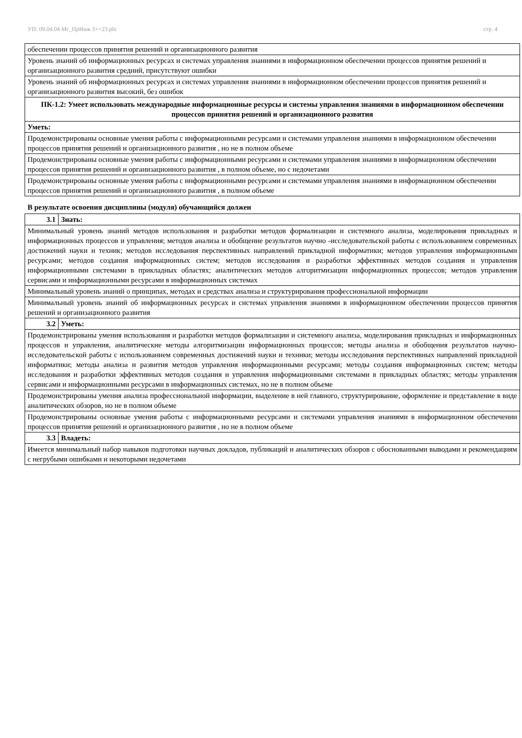УП: 09.04.04 Мг_ПрИнж 3++23.plx стр. 4
| обеспечении процессов принятия решений и организационного развития |
| Уровень знаний об информационных ресурсах и системах управления знаниями в информационном обеспечении процессов принятия решений и организационного развития средний, присутствуют ошибки |
| Уровень знаний об информационных ресурсах и системах управления знаниями в информационном обеспечении процессов принятия решений и организационного развития высокий, без ошибок |
| ПК-1.2: Умеет использовать международные информационные ресурсы и системы управления знаниями в информационном обеспечении процессов принятия решений и организационного развития |
| Уметь: |
| Продемонстрированы основные умения работы с информационными ресурсами и системами управления знаниями в информационном обеспечении процессов принятия решений и организационного развития , но не в полном объеме |
| Продемонстрированы основные умения работы с информационными ресурсами и системами управления знаниями в информационном обеспечении процессов принятия решений и организационного развития , в полном объеме, но с недочетами |
| Продемонстрированы основные умения работы с информационными ресурсами и системами управления знаниями в информационном обеспечении процессов принятия решений и организационного развития , в полном объеме |
В результате освоения дисциплины (модуля) обучающийся должен
| 3.1 | Знать: |
| Минимальный уровень знаний методов использования и разработки методов формализации и системного анализа, моделирования прикладных и информационных процессов и управления; методов анализа и обобщение результатов научно -исследовательской работы с использованием современных достижений науки и техник; методов исследования перспективных направлений прикладной информатики; методов управления информационными ресурсами; методов создания информационных систем; методов исследования и разработки эффективных методов создания и управления информационными системами в прикладных областях; аналитических методов алгоритмизации информационных процессов; методов управления сервисами и информационными ресурсами в информационных системах | |
| Минимальный уровень знаний о принципах, методах и средствах анализа и структурирования профессиональной информации | |
| Минимальный уровень знаний об информационных ресурсах и системах управления знаниями в информационном обеспечении процессов принятия решений и организационного развития | |
| 3.2 | Уметь: |
| Продемонстрированы умения использования и разработки методов формализации и системного анализа, моделирования прикладных и информационных процессов и управления, аналитические методы алгоритмизации информационных процессов; методы анализа и обобщения результатов научно-исследовательской работы с использованием современных достижений науки и техники; методы исследования перспективных направлений прикладной информатики; методы анализа и развития методов управления информационными ресурсами; методы создания информационных систем; методы исследования и разработки эффективных методов создания и управления информационными системами в прикладных областях; методы управления сервисами и информационными ресурсами в информационных системах, но не в полном объеме | |
| Продемонстрированы умения анализа профессиональной информации, выделение в ней главного, структурирование, оформление и представление в виде аналитических обзоров, но не в полном объеме | |
| Продемонстрированы основные умения работы с информационными ресурсами и системами управления знаниями в информационном обеспечении процессов принятия решений и организационного развития , но не в полном объеме | |
| 3.3 | Владеть: |
| Имеется минимальный набор навыков подготовки научных докладов, публикаций и аналитических обзоров с обоснованными выводами и рекомендациям с негрубыми ошибками и некоторыми недочетами | |